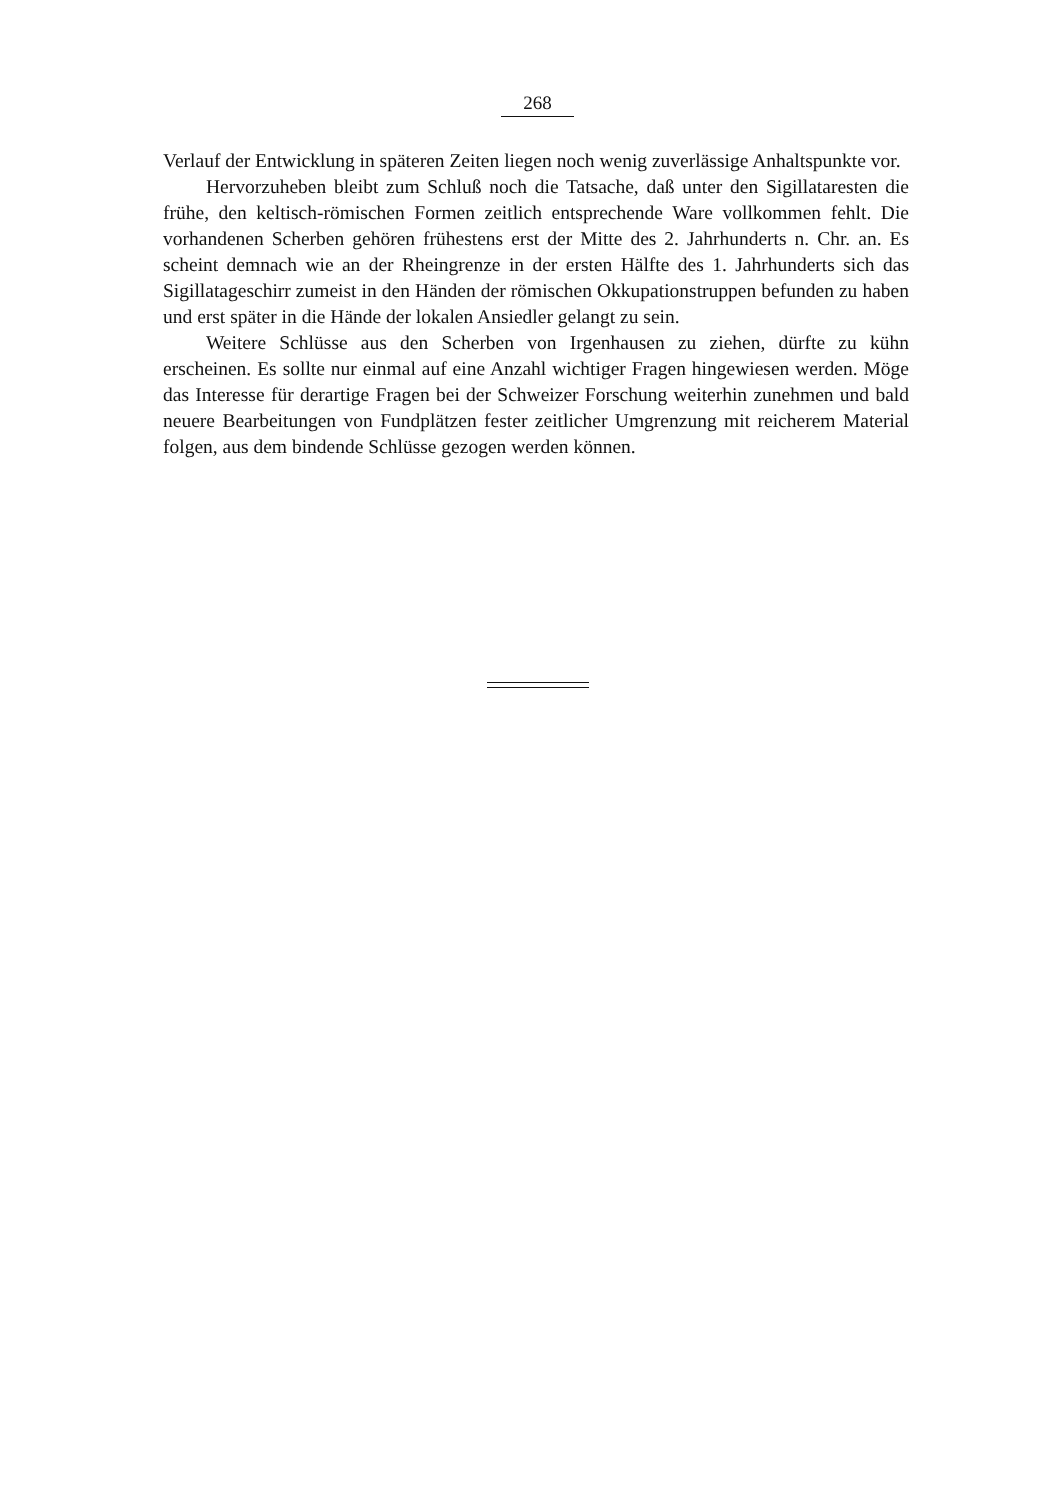268
Verlauf der Entwicklung in späteren Zeiten liegen noch wenig zuverlässige Anhaltspunkte vor.
Hervorzuheben bleibt zum Schluß noch die Tatsache, daß unter den Sigillataresten die frühe, den keltisch-römischen Formen zeitlich entsprechende Ware vollkommen fehlt. Die vorhandenen Scherben gehören frühestens erst der Mitte des 2. Jahrhunderts n. Chr. an. Es scheint demnach wie an der Rheingrenze in der ersten Hälfte des 1. Jahrhunderts sich das Sigillatageschirr zumeist in den Händen der römischen Okkupationstruppen befunden zu haben und erst später in die Hände der lokalen Ansiedler gelangt zu sein.
Weitere Schlüsse aus den Scherben von Irgenhausen zu ziehen, dürfte zu kühn erscheinen. Es sollte nur einmal auf eine Anzahl wichtiger Fragen hingewiesen werden. Möge das Interesse für derartige Fragen bei der Schweizer Forschung weiterhin zunehmen und bald neuere Bearbeitungen von Fundplätzen fester zeitlicher Umgrenzung mit reicherem Material folgen, aus dem bindende Schlüsse gezogen werden können.